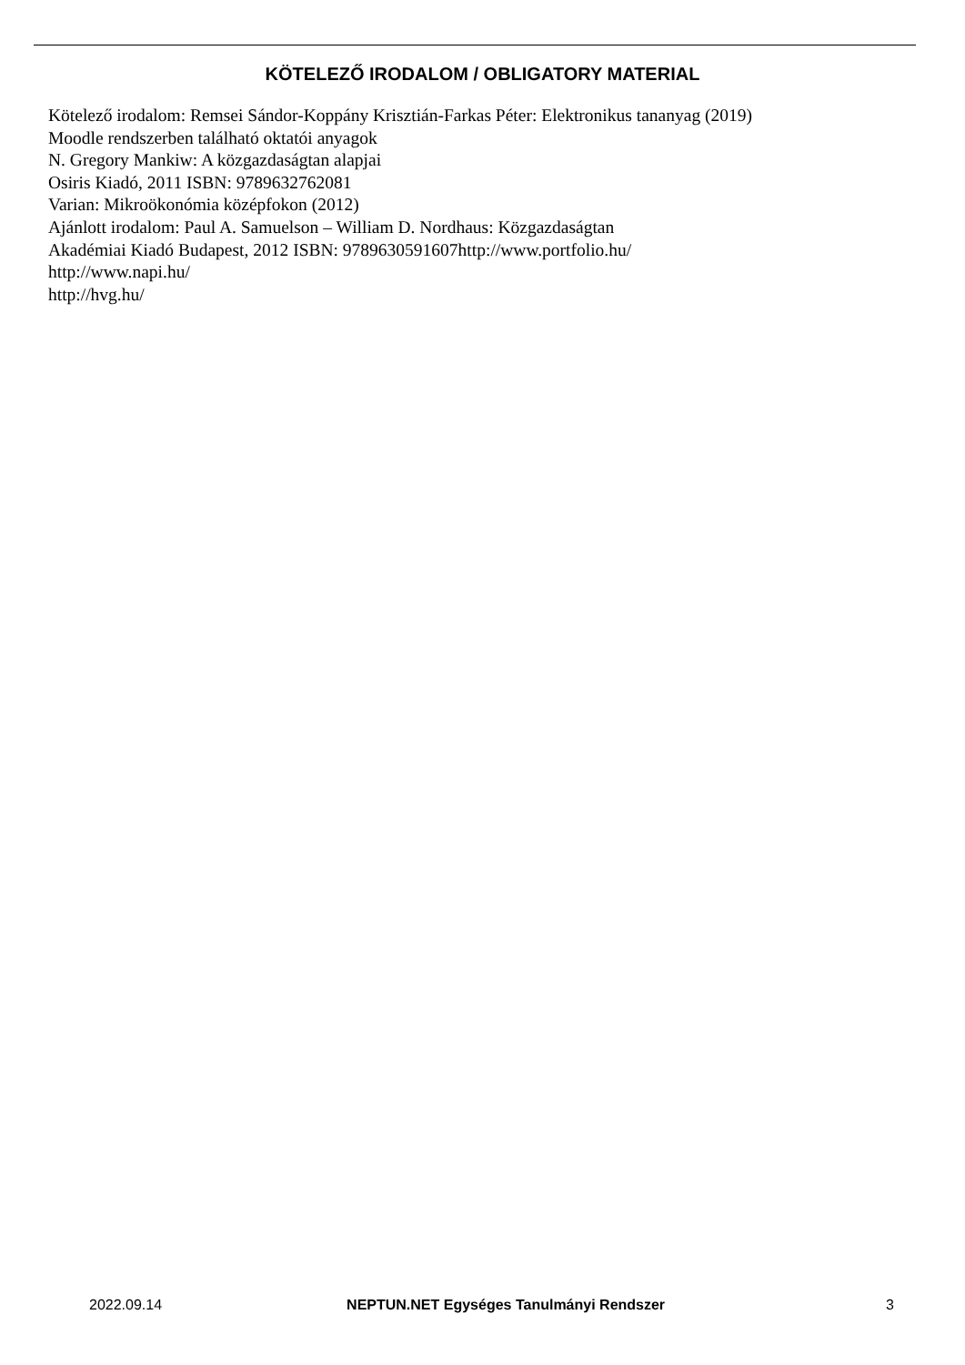KÖTELEZŐ IRODALOM / OBLIGATORY MATERIAL
Kötelező irodalom: Remsei Sándor-Koppány Krisztián-Farkas Péter: Elektronikus tananyag (2019)
Moodle rendszerben található oktatói anyagok
N. Gregory Mankiw: A közgazdaságtan alapjai
Osiris Kiadó, 2011 ISBN: 9789632762081
Varian: Mikroökonómia középfokon (2012)
Ajánlott irodalom: Paul A. Samuelson – William D. Nordhaus: Közgazdaságtan
Akadémiai Kiadó Budapest, 2012 ISBN: 9789630591607http://www.portfolio.hu/
http://www.napi.hu/
http://hvg.hu/
2022.09.14 NEPTUN.NET Egységes Tanulmányi Rendszer 3